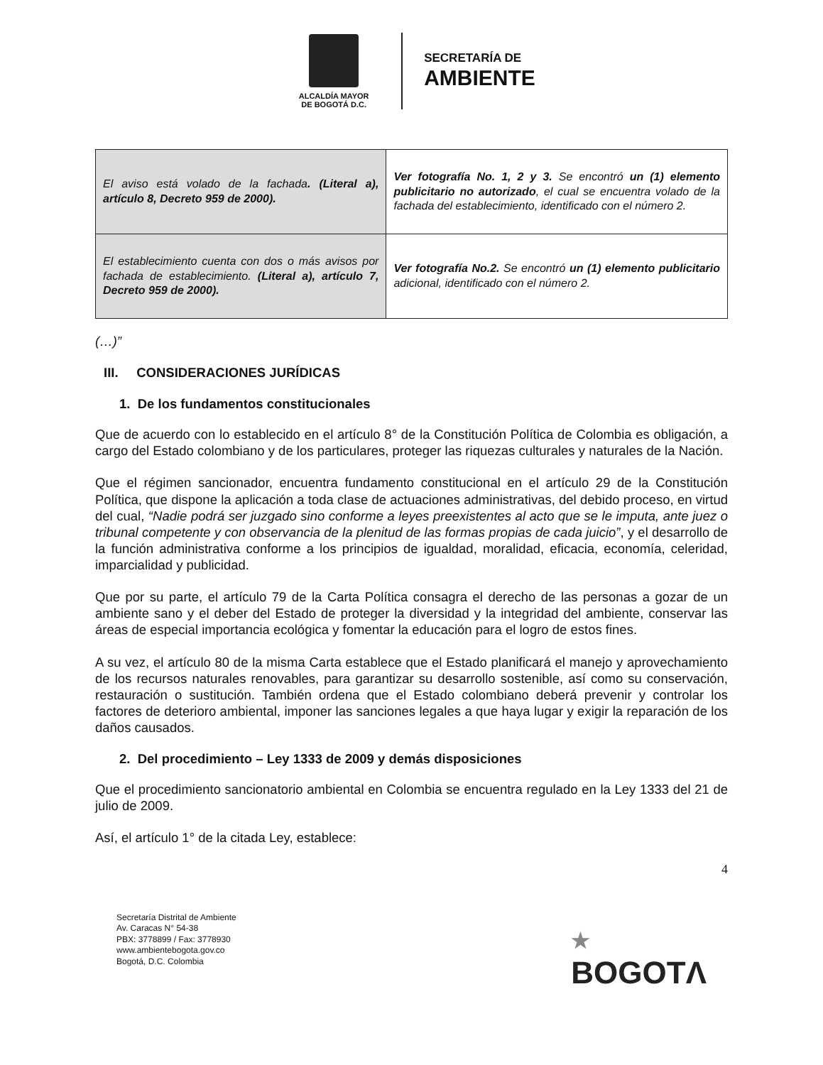ALCALDÍA MAYOR
DE BOGOTÁ D.C.
SECRETARÍA DE
AMBIENTE
| El aviso está volado de la fachada . (Literal a), artículo 8, Decreto 959 de 2000). | Ver fotografía No. 1, 2 y 3. Se encontró un (1) elemento publicitario no autorizado , el cual se encuentra volado de la fachada del establecimiento, identificado con el número 2. |
| El establecimiento cuenta con dos o más avisos por fachada de establecimiento. (Literal a), artículo 7, Decreto 959 de 2000). | Ver fotografía No.2. Se encontró un (1) elemento publicitario adicional, identificado con el número 2. |
(…)”
III. CONSIDERACIONES JURÍDICAS
1. De los fundamentos constitucionales
Que de acuerdo con lo establecido en el artículo 8° de la Constitución Política de Colombia es obligación, a cargo del Estado colombiano y de los particulares, proteger las riquezas culturales y naturales de la Nación.
Que el régimen sancionador, encuentra fundamento constitucional en el artículo 29 de la Constitución Política, que dispone la aplicación a toda clase de actuaciones administrativas, del debido proceso, en virtud del cual, “Nadie podrá ser juzgado sino conforme a leyes preexistentes al acto que se le imputa, ante juez o tribunal competente y con observancia de la plenitud de las formas propias de cada juicio”, y el desarrollo de la función administrativa conforme a los principios de igualdad, moralidad, eficacia, economía, celeridad, imparcialidad y publicidad.
Que por su parte, el artículo 79 de la Carta Política consagra el derecho de las personas a gozar de un ambiente sano y el deber del Estado de proteger la diversidad y la integridad del ambiente, conservar las áreas de especial importancia ecológica y fomentar la educación para el logro de estos fines.
A su vez, el artículo 80 de la misma Carta establece que el Estado planificará el manejo y aprovechamiento de los recursos naturales renovables, para garantizar su desarrollo sostenible, así como su conservación, restauración o sustitución. También ordena que el Estado colombiano deberá prevenir y controlar los factores de deterioro ambiental, imponer las sanciones legales a que haya lugar y exigir la reparación de los daños causados.
2. Del procedimiento – Ley 1333 de 2009 y demás disposiciones
Que el procedimiento sancionatorio ambiental en Colombia se encuentra regulado en la Ley 1333 del 21 de julio de 2009.
Así, el artículo 1° de la citada Ley, establece:
4
Secretaría Distrital de Ambiente
Av. Caracas N° 54-38
PBX: 3778899 / Fax: 3778930
www.ambientebogota.gov.co
Bogotá, D.C. Colombia
★
BOGOTΛ